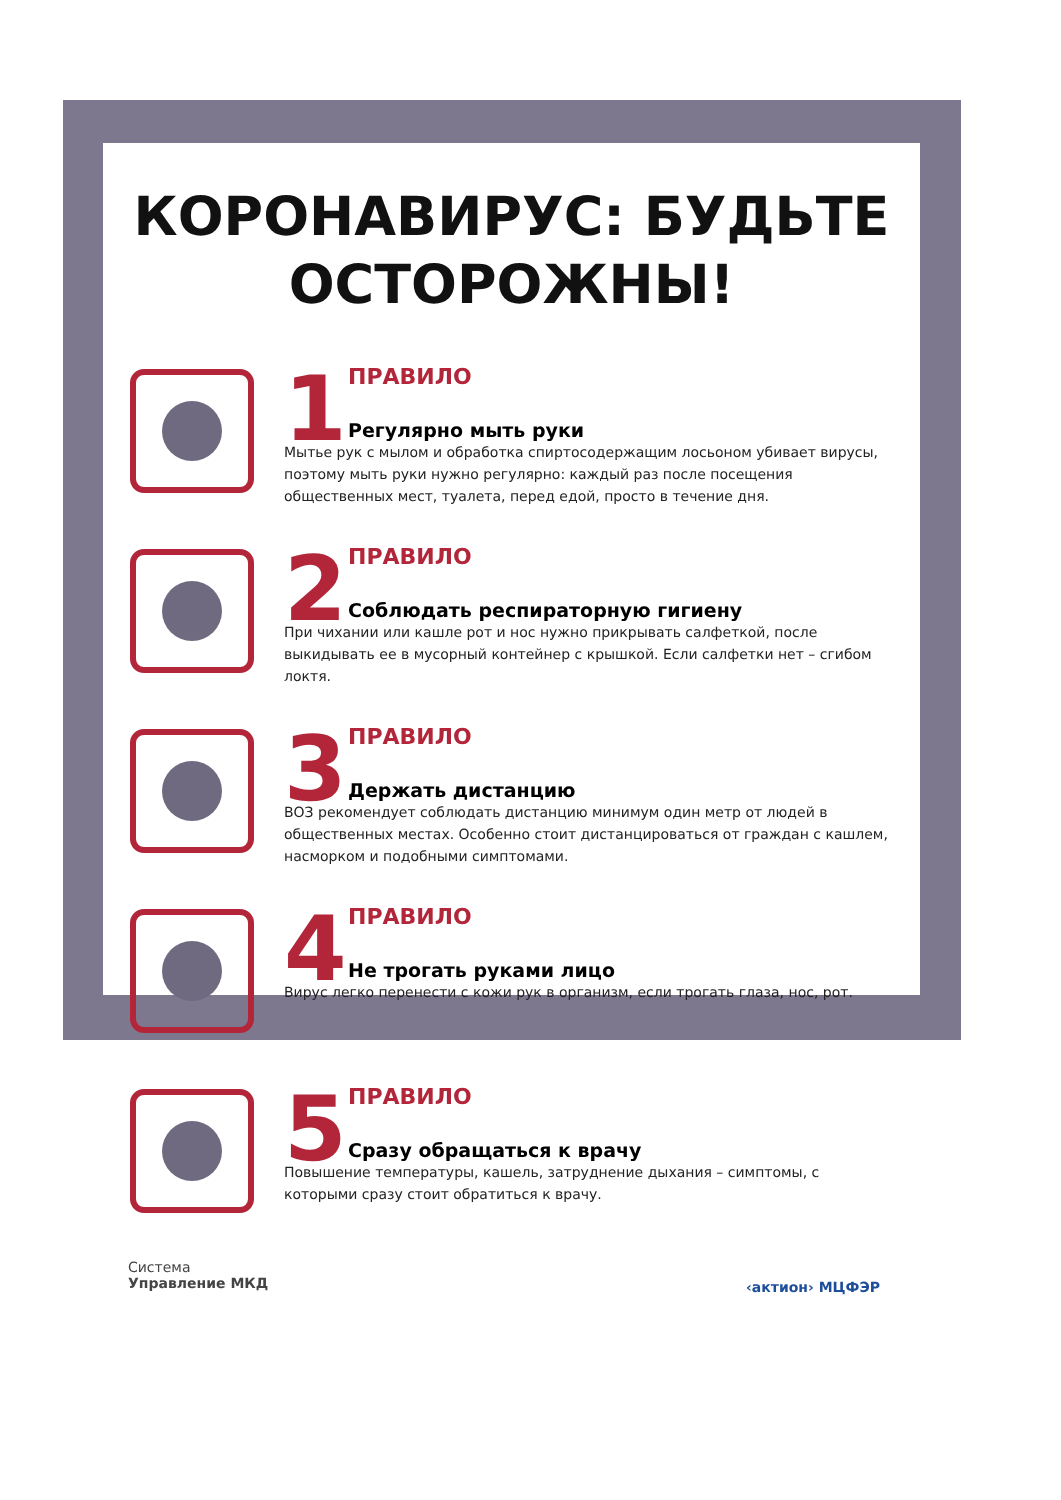КОРОНАВИРУС: БУДЬТЕ
ОСТОРОЖНЫ!
1
ПРАВИЛО
Регулярно мыть руки
Мытье рук с мылом и обработка спиртосодержащим лосьоном убивает вирусы, поэтому мыть руки нужно регулярно: каждый раз после посещения общественных мест, туалета, перед едой, просто в течение дня.
2
ПРАВИЛО
Соблюдать респираторную гигиену
При чихании или кашле рот и нос нужно прикрывать салфеткой, после выкидывать ее в мусорный контейнер с крышкой. Если салфетки нет – сгибом локтя.
3
ПРАВИЛО
Держать дистанцию
ВОЗ рекомендует соблюдать дистанцию минимум один метр от людей в общественных местах. Особенно стоит дистанцироваться от граждан с кашлем, насморком и подобными симптомами.
4
ПРАВИЛО
Не трогать руками лицо
Вирус легко перенести с кожи рук в организм, если трогать глаза, нос, рот.
5
ПРАВИЛО
Сразу обращаться к врачу
Повышение температуры, кашель, затруднение дыхания – симптомы, с которыми сразу стоит обратиться к врачу.
Система
Управление МКД
‹актион› МЦФЭР